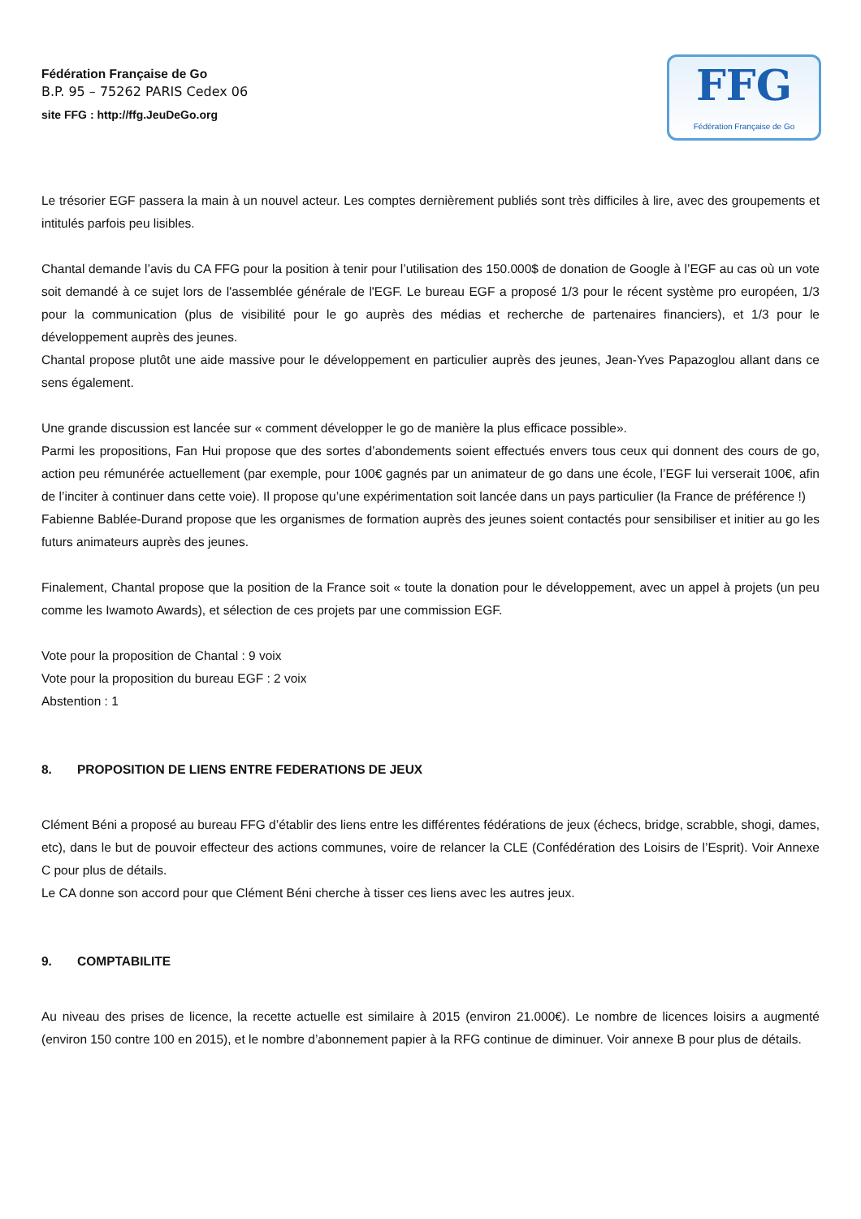Fédération Française de Go
B.P. 95 – 75262 PARIS Cedex 06
site FFG : http://ffg.JeuDeGo.org
FFG
Fédération Française de Go
Le trésorier EGF passera la main à un nouvel acteur. Les comptes dernièrement publiés sont très difficiles à lire, avec des groupements et intitulés parfois peu lisibles.
Chantal demande l’avis du CA FFG pour la position à tenir pour l’utilisation des 150.000$ de donation de Google à l’EGF au cas où un vote soit demandé à ce sujet lors de l'assemblée générale de l'EGF. Le bureau EGF a proposé 1/3 pour le récent système pro européen, 1/3 pour la communication (plus de visibilité pour le go auprès des médias et recherche de partenaires financiers), et 1/3 pour le développement auprès des jeunes.
Chantal propose plutôt une aide massive pour le développement en particulier auprès des jeunes, Jean-Yves Papazoglou allant dans ce sens également.
Une grande discussion est lancée sur « comment développer le go de manière la plus efficace possible».
Parmi les propositions, Fan Hui propose que des sortes d’abondements soient effectués envers tous ceux qui donnent des cours de go, action peu rémunérée actuellement (par exemple, pour 100€ gagnés par un animateur de go dans une école, l’EGF lui verserait 100€, afin de l’inciter à continuer dans cette voie). Il propose qu’une expérimentation soit lancée dans un pays particulier (la France de préférence !)
Fabienne Bablée-Durand propose que les organismes de formation auprès des jeunes soient contactés pour sensibiliser et initier au go les futurs animateurs auprès des jeunes.
Finalement, Chantal propose que la position de la France soit « toute la donation pour le développement, avec un appel à projets (un peu comme les Iwamoto Awards), et sélection de ces projets par une commission EGF.
Vote pour la proposition de Chantal : 9 voix
Vote pour la proposition du bureau EGF : 2 voix
Abstention : 1
8. PROPOSITION DE LIENS ENTRE FEDERATIONS DE JEUX
Clément Béni a proposé au bureau FFG d’établir des liens entre les différentes fédérations de jeux (échecs, bridge, scrabble, shogi, dames, etc), dans le but de pouvoir effecteur des actions communes, voire de relancer la CLE (Confédération des Loisirs de l’Esprit). Voir Annexe C pour plus de détails.
Le CA donne son accord pour que Clément Béni cherche à tisser ces liens avec les autres jeux.
9. COMPTABILITE
Au niveau des prises de licence, la recette actuelle est similaire à 2015 (environ 21.000€). Le nombre de licences loisirs a augmenté (environ 150 contre 100 en 2015), et le nombre d’abonnement papier à la RFG continue de diminuer. Voir annexe B pour plus de détails.